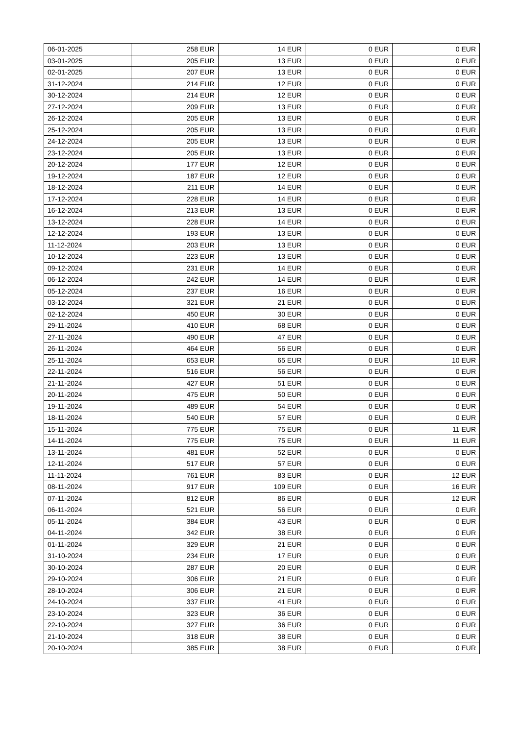| 06-01-2025 | 258 EUR | 14 EUR | 0 EUR | 0 EUR |
| 03-01-2025 | 205 EUR | 13 EUR | 0 EUR | 0 EUR |
| 02-01-2025 | 207 EUR | 13 EUR | 0 EUR | 0 EUR |
| 31-12-2024 | 214 EUR | 12 EUR | 0 EUR | 0 EUR |
| 30-12-2024 | 214 EUR | 12 EUR | 0 EUR | 0 EUR |
| 27-12-2024 | 209 EUR | 13 EUR | 0 EUR | 0 EUR |
| 26-12-2024 | 205 EUR | 13 EUR | 0 EUR | 0 EUR |
| 25-12-2024 | 205 EUR | 13 EUR | 0 EUR | 0 EUR |
| 24-12-2024 | 205 EUR | 13 EUR | 0 EUR | 0 EUR |
| 23-12-2024 | 205 EUR | 13 EUR | 0 EUR | 0 EUR |
| 20-12-2024 | 177 EUR | 12 EUR | 0 EUR | 0 EUR |
| 19-12-2024 | 187 EUR | 12 EUR | 0 EUR | 0 EUR |
| 18-12-2024 | 211 EUR | 14 EUR | 0 EUR | 0 EUR |
| 17-12-2024 | 228 EUR | 14 EUR | 0 EUR | 0 EUR |
| 16-12-2024 | 213 EUR | 13 EUR | 0 EUR | 0 EUR |
| 13-12-2024 | 228 EUR | 14 EUR | 0 EUR | 0 EUR |
| 12-12-2024 | 193 EUR | 13 EUR | 0 EUR | 0 EUR |
| 11-12-2024 | 203 EUR | 13 EUR | 0 EUR | 0 EUR |
| 10-12-2024 | 223 EUR | 13 EUR | 0 EUR | 0 EUR |
| 09-12-2024 | 231 EUR | 14 EUR | 0 EUR | 0 EUR |
| 06-12-2024 | 242 EUR | 14 EUR | 0 EUR | 0 EUR |
| 05-12-2024 | 237 EUR | 16 EUR | 0 EUR | 0 EUR |
| 03-12-2024 | 321 EUR | 21 EUR | 0 EUR | 0 EUR |
| 02-12-2024 | 450 EUR | 30 EUR | 0 EUR | 0 EUR |
| 29-11-2024 | 410 EUR | 68 EUR | 0 EUR | 0 EUR |
| 27-11-2024 | 490 EUR | 47 EUR | 0 EUR | 0 EUR |
| 26-11-2024 | 464 EUR | 56 EUR | 0 EUR | 0 EUR |
| 25-11-2024 | 653 EUR | 65 EUR | 0 EUR | 10 EUR |
| 22-11-2024 | 516 EUR | 56 EUR | 0 EUR | 0 EUR |
| 21-11-2024 | 427 EUR | 51 EUR | 0 EUR | 0 EUR |
| 20-11-2024 | 475 EUR | 50 EUR | 0 EUR | 0 EUR |
| 19-11-2024 | 489 EUR | 54 EUR | 0 EUR | 0 EUR |
| 18-11-2024 | 540 EUR | 57 EUR | 0 EUR | 0 EUR |
| 15-11-2024 | 775 EUR | 75 EUR | 0 EUR | 11 EUR |
| 14-11-2024 | 775 EUR | 75 EUR | 0 EUR | 11 EUR |
| 13-11-2024 | 481 EUR | 52 EUR | 0 EUR | 0 EUR |
| 12-11-2024 | 517 EUR | 57 EUR | 0 EUR | 0 EUR |
| 11-11-2024 | 761 EUR | 83 EUR | 0 EUR | 12 EUR |
| 08-11-2024 | 917 EUR | 109 EUR | 0 EUR | 16 EUR |
| 07-11-2024 | 812 EUR | 86 EUR | 0 EUR | 12 EUR |
| 06-11-2024 | 521 EUR | 56 EUR | 0 EUR | 0 EUR |
| 05-11-2024 | 384 EUR | 43 EUR | 0 EUR | 0 EUR |
| 04-11-2024 | 342 EUR | 38 EUR | 0 EUR | 0 EUR |
| 01-11-2024 | 329 EUR | 21 EUR | 0 EUR | 0 EUR |
| 31-10-2024 | 234 EUR | 17 EUR | 0 EUR | 0 EUR |
| 30-10-2024 | 287 EUR | 20 EUR | 0 EUR | 0 EUR |
| 29-10-2024 | 306 EUR | 21 EUR | 0 EUR | 0 EUR |
| 28-10-2024 | 306 EUR | 21 EUR | 0 EUR | 0 EUR |
| 24-10-2024 | 337 EUR | 41 EUR | 0 EUR | 0 EUR |
| 23-10-2024 | 323 EUR | 36 EUR | 0 EUR | 0 EUR |
| 22-10-2024 | 327 EUR | 36 EUR | 0 EUR | 0 EUR |
| 21-10-2024 | 318 EUR | 38 EUR | 0 EUR | 0 EUR |
| 20-10-2024 | 385 EUR | 38 EUR | 0 EUR | 0 EUR |